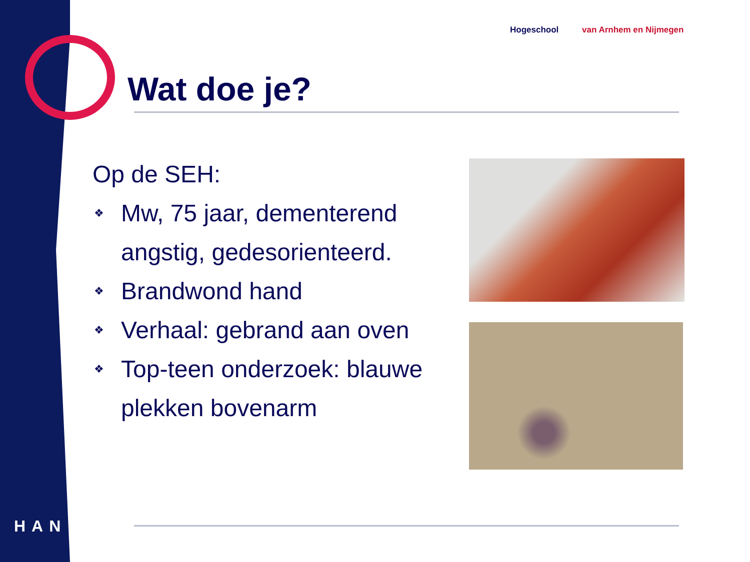Hogeschool van Arnhem en Nijmegen
Wat doe je?
Op de SEH:
❖ Mw, 75 jaar, dementerend angstig, gedesorienteerd.
❖ Brandwond hand
❖ Verhaal: gebrand aan oven
❖ Top-teen onderzoek: blauwe plekken bovenarm
HAN